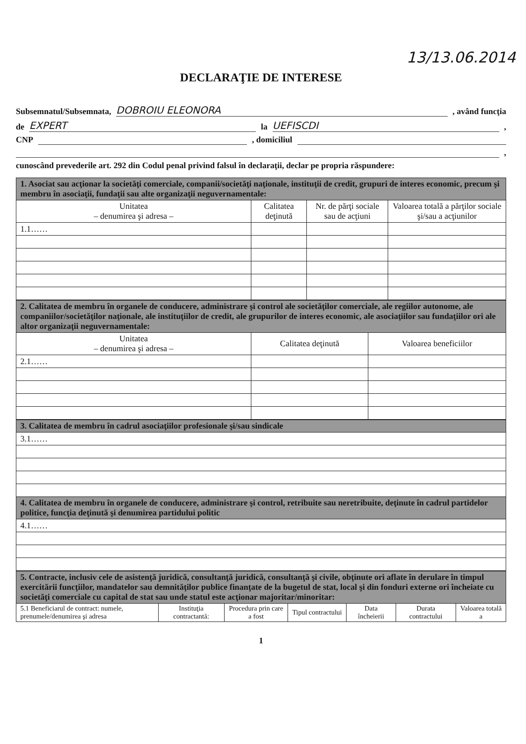13/13.06.2014
DECLARAŢIE DE INTERESE
Subsemnatul/Subsemnata, DOBROIU ELEONORA, având funcţia
de EXPERT la UEFISCDI,
CNP , domiciliul
,
cunoscând prevederile art. 292 din Codul penal privind falsul în declaraţii, declar pe propria răspundere:
| 1. Asociat sau acţionar la societăţi comerciale, companii/societăţi naţionale, instituţii de credit, grupuri de interes economic, precum şi membru în asociaţii, fundaţii sau alte organizaţii neguvernamentale: | | | |
| Unitatea – denumirea şi adresa – | Calitatea deţinută | Nr. de părţi sociale sau de acţiuni | Valoarea totală a părţilor sociale şi/sau a acţiunilor |
| 1.1…… | | | |
| 2. Calitatea de membru în organele de conducere, administrare şi control ale societăţilor comerciale, ale regiilor autonome, ale companiilor/societăţilor naţionale, ale instituţiilor de credit, ale grupurilor de interes economic, ale asociaţiilor sau fundaţiilor ori ale altor organizaţii neguvernamentale: | | |
| Unitatea – denumirea şi adresa – | Calitatea deţinută | Valoarea beneficiilor |
| 2.1…… | | |
| 3. Calitatea de membru în cadrul asociaţiilor profesionale şi/sau sindicale |
| 3.1…… |
| 4. Calitatea de membru în organele de conducere, administrare şi control, retribuite sau neretribuite, deţinute în cadrul partidelor politice, funcţia deţinută şi denumirea partidului politic |
| 4.1…… |
| 5. Contracte, inclusiv cele de asistenţă juridică, consultanţă juridică, consultanţă şi civile, obţinute ori aflate în derulare în timpul exercitării funcţiilor, mandatelor sau demnităţilor publice finanţate de la bugetul de stat, local şi din fonduri externe ori încheiate cu societăţi comerciale cu capital de stat sau unde statul este acţionar majoritar/minoritar: | | | | | | |
| 5.1 Beneficiarul de contract: numele, prenumele/denumirea şi adresa | Instituţia contractantă: | Procedura prin care a fost | Tipul contractului | Data încheierii | Durata contractului | Valoarea totală a |
1